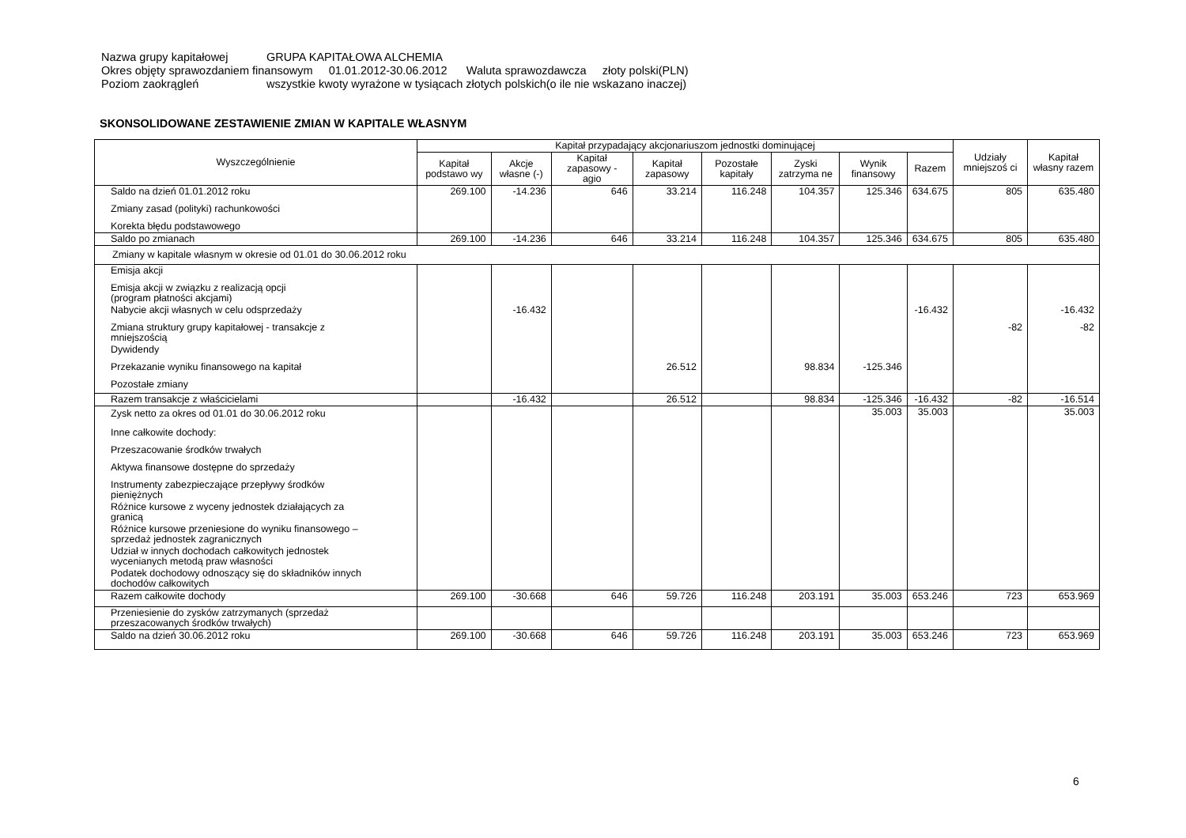Nazwa grupy kapitałowej GRUPA KAPITAŁOWA ALCHEMIA
Okres objęty sprawozdaniem finansowym 01.01.2012-30.06.2012 Waluta sprawozdawcza złoty polski(PLN)
Poziom zaokrągleń wszystkie kwoty wyrażone w tysiącach złotych polskich(o ile nie wskazano inaczej)
SKONSOLIDOWANE ZESTAWIENIE ZMIAN W KAPITALE WŁASNYM
| Wyszczególnienie | Kapitał przypadający akcjonariuszom jednostki dominującej | | | | | | | | Udziały mniejszoś ci | Kapitał własny razem |
| --- | --- | --- | --- | --- | --- | --- | --- | --- | --- | --- |
| | Kapitał podstawo wy | Akcje własne (-) | Kapitał zapasowy - agio | Kapitał zapasowy | Pozostałe kapitały | Zyski zatrzyma ne | Wynik finansowy | Razem | | |
| Saldo na dzień 01.01.2012 roku | 269.100 | -14.236 | 646 | 33.214 | 116.248 | 104.357 | 125.346 | 634.675 | 805 | 635.480 |
| Zmiany zasad (polityki) rachunkowości | | | | | | | | | | |
| Korekta błędu podstawowego | | | | | | | | | | |
| Saldo po zmianach | 269.100 | -14.236 | 646 | 33.214 | 116.248 | 104.357 | 125.346 | 634.675 | 805 | 635.480 |
| Zmiany w kapitale własnym w okresie od 01.01 do 30.06.2012 roku | | | | | | | | | | |
| Emisja akcji | | | | | | | | | | |
| Emisja akcji w związku z realizacją opcji (program płatności akcjami) | | | | | | | | | | |
| Nabycie akcji własnych w celu odsprzedaży | | -16.432 | | | | | | -16.432 | | -16.432 |
| Zmiana struktury grupy kapitałowej - transakcje z mniejszością | | | | | | | | | -82 | -82 |
| Dywidendy | | | | | | | | | | |
| Przekazanie wyniku finansowego na kapitał | | | | 26.512 | | 98.834 | -125.346 | | | |
| Pozostałe zmiany | | | | | | | | | | |
| Razem transakcje z właścicielami | | -16.432 | | 26.512 | | 98.834 | -125.346 | -16.432 | -82 | -16.514 |
| Zysk netto za okres od 01.01 do 30.06.2012 roku | | | | | | | 35.003 | 35.003 | | 35.003 |
| Inne całkowite dochody: | | | | | | | | | | |
| Przeszacowanie środków trwałych | | | | | | | | | | |
| Aktywa finansowe dostępne do sprzedaży | | | | | | | | | | |
| Instrumenty zabezpieczające przepływy środków pieniężnych | | | | | | | | | | |
| Różnice kursowe z wyceny jednostek działających za granicą | | | | | | | | | | |
| Różnice kursowe przeniesione do wyniku finansowego – sprzedaż jednostek zagranicznych | | | | | | | | | | |
| Udział w innych dochodach całkowitych jednostek wycenianych metodą praw własności | | | | | | | | | | |
| Podatek dochodowy odnoszący się do składników innych dochodów całkowitych | | | | | | | | | | |
| Razem całkowite dochody | 269.100 | -30.668 | 646 | 59.726 | 116.248 | 203.191 | 35.003 | 653.246 | 723 | 653.969 |
| Przeniesienie do zysków zatrzymanych (sprzedaż przeszacowanych środków trwałych) | | | | | | | | | | |
| Saldo na dzień 30.06.2012 roku | 269.100 | -30.668 | 646 | 59.726 | 116.248 | 203.191 | 35.003 | 653.246 | 723 | 653.969 |
6